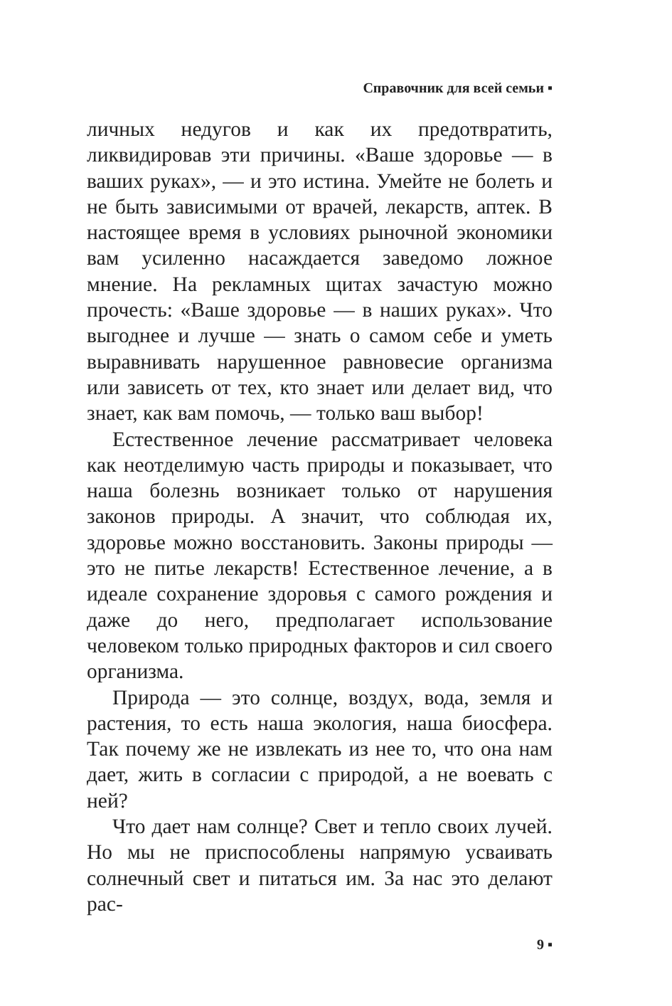Справочник для всей семьи ▪
личных недугов и как их предотвратить, ликвидировав эти причины. «Ваше здоровье — в ваших руках», — и это истина. Умейте не болеть и не быть зависимыми от врачей, лекарств, аптек. В настоящее время в условиях рыночной экономики вам усиленно насаждается заведомо ложное мнение. На рекламных щитах зачастую можно прочесть: «Ваше здоровье — в наших руках». Что выгоднее и лучше — знать о самом себе и уметь выравнивать нарушенное равновесие организма или зависеть от тех, кто знает или делает вид, что знает, как вам помочь, — только ваш выбор!
Естественное лечение рассматривает человека как неотделимую часть природы и показывает, что наша болезнь возникает только от нарушения законов природы. А значит, что соблюдая их, здоровье можно восстановить. Законы природы — это не питье лекарств! Естественное лечение, а в идеале сохранение здоровья с самого рождения и даже до него, предполагает использование человеком только природных факторов и сил своего организма.
Природа — это солнце, воздух, вода, земля и растения, то есть наша экология, наша биосфера. Так почему же не извлекать из нее то, что она нам дает, жить в согласии с природой, а не воевать с ней?
Что дает нам солнце? Свет и тепло своих лучей. Но мы не приспособлены напрямую усваивать солнечный свет и питаться им. За нас это делают рас-
9 ▪